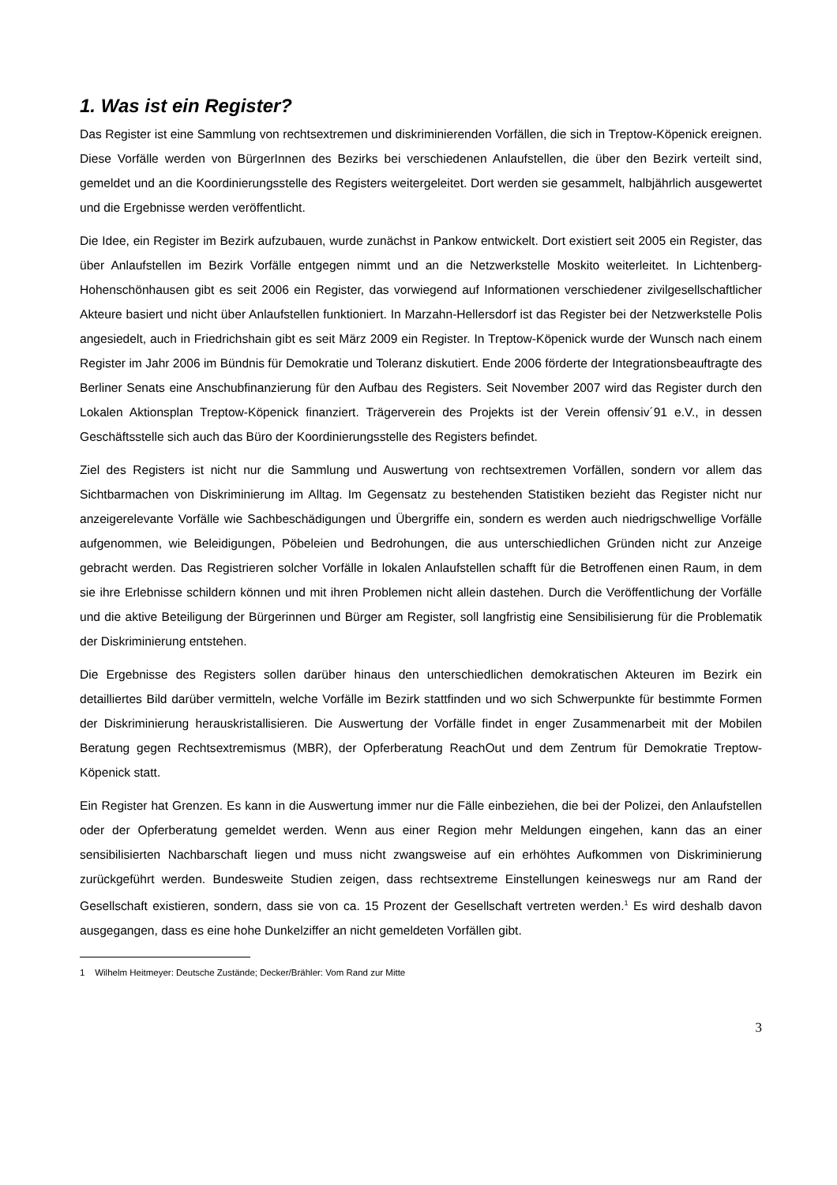1. Was ist ein Register?
Das Register ist eine Sammlung von rechtsextremen und diskriminierenden Vorfällen, die sich in Treptow-Köpenick ereignen. Diese Vorfälle werden von BürgerInnen des Bezirks bei verschiedenen Anlaufstellen, die über den Bezirk verteilt sind, gemeldet und an die Koordinierungsstelle des Registers weitergeleitet. Dort werden sie gesammelt, halbjährlich ausgewertet und die Ergebnisse werden veröffentlicht.
Die Idee, ein Register im Bezirk aufzubauen, wurde zunächst in Pankow entwickelt. Dort existiert seit 2005 ein Register, das über Anlaufstellen im Bezirk Vorfälle entgegen nimmt und an die Netzwerkstelle Moskito weiterleitet. In Lichtenberg-Hohenschönhausen gibt es seit 2006 ein Register, das vorwiegend auf Informationen verschiedener zivilgesellschaftlicher Akteure basiert und nicht über Anlaufstellen funktioniert. In Marzahn-Hellersdorf ist das Register bei der Netzwerkstelle Polis angesiedelt, auch in Friedrichshain gibt es seit März 2009 ein Register. In Treptow-Köpenick wurde der Wunsch nach einem Register im Jahr 2006 im Bündnis für Demokratie und Toleranz diskutiert. Ende 2006 förderte der Integrationsbeauftragte des Berliner Senats eine Anschubfinanzierung für den Aufbau des Registers. Seit November 2007 wird das Register durch den Lokalen Aktionsplan Treptow-Köpenick finanziert. Trägerverein des Projekts ist der Verein offensiv´91 e.V., in dessen Geschäftsstelle sich auch das Büro der Koordinierungsstelle des Registers befindet.
Ziel des Registers ist nicht nur die Sammlung und Auswertung von rechtsextremen Vorfällen, sondern vor allem das Sichtbarmachen von Diskriminierung im Alltag. Im Gegensatz zu bestehenden Statistiken bezieht das Register nicht nur anzeigerelevante Vorfälle wie Sachbeschädigungen und Übergriffe ein, sondern es werden auch niedrigschwellige Vorfälle aufgenommen, wie Beleidigungen, Pöbeleien und Bedrohungen, die aus unterschiedlichen Gründen nicht zur Anzeige gebracht werden. Das Registrieren solcher Vorfälle in lokalen Anlaufstellen schafft für die Betroffenen einen Raum, in dem sie ihre Erlebnisse schildern können und mit ihren Problemen nicht allein dastehen. Durch die Veröffentlichung der Vorfälle und die aktive Beteiligung der Bürgerinnen und Bürger am Register, soll langfristig eine Sensibilisierung für die Problematik der Diskriminierung entstehen.
Die Ergebnisse des Registers sollen darüber hinaus den unterschiedlichen demokratischen Akteuren im Bezirk ein detailliertes Bild darüber vermitteln, welche Vorfälle im Bezirk stattfinden und wo sich Schwerpunkte für bestimmte Formen der Diskriminierung herauskristallisieren. Die Auswertung der Vorfälle findet in enger Zusammenarbeit mit der Mobilen Beratung gegen Rechtsextremismus (MBR), der Opferberatung ReachOut und dem Zentrum für Demokratie Treptow-Köpenick statt.
Ein Register hat Grenzen. Es kann in die Auswertung immer nur die Fälle einbeziehen, die bei der Polizei, den Anlaufstellen oder der Opferberatung gemeldet werden. Wenn aus einer Region mehr Meldungen eingehen, kann das an einer sensibilisierten Nachbarschaft liegen und muss nicht zwangsweise auf ein erhöhtes Aufkommen von Diskriminierung zurückgeführt werden. Bundesweite Studien zeigen, dass rechtsextreme Einstellungen keineswegs nur am Rand der Gesellschaft existieren, sondern, dass sie von ca. 15 Prozent der Gesellschaft vertreten werden.<sup>1</sup> Es wird deshalb davon ausgegangen, dass es eine hohe Dunkelziffer an nicht gemeldeten Vorfällen gibt.
1 Wilhelm Heitmeyer: Deutsche Zustände; Decker/Brähler: Vom Rand zur Mitte
3